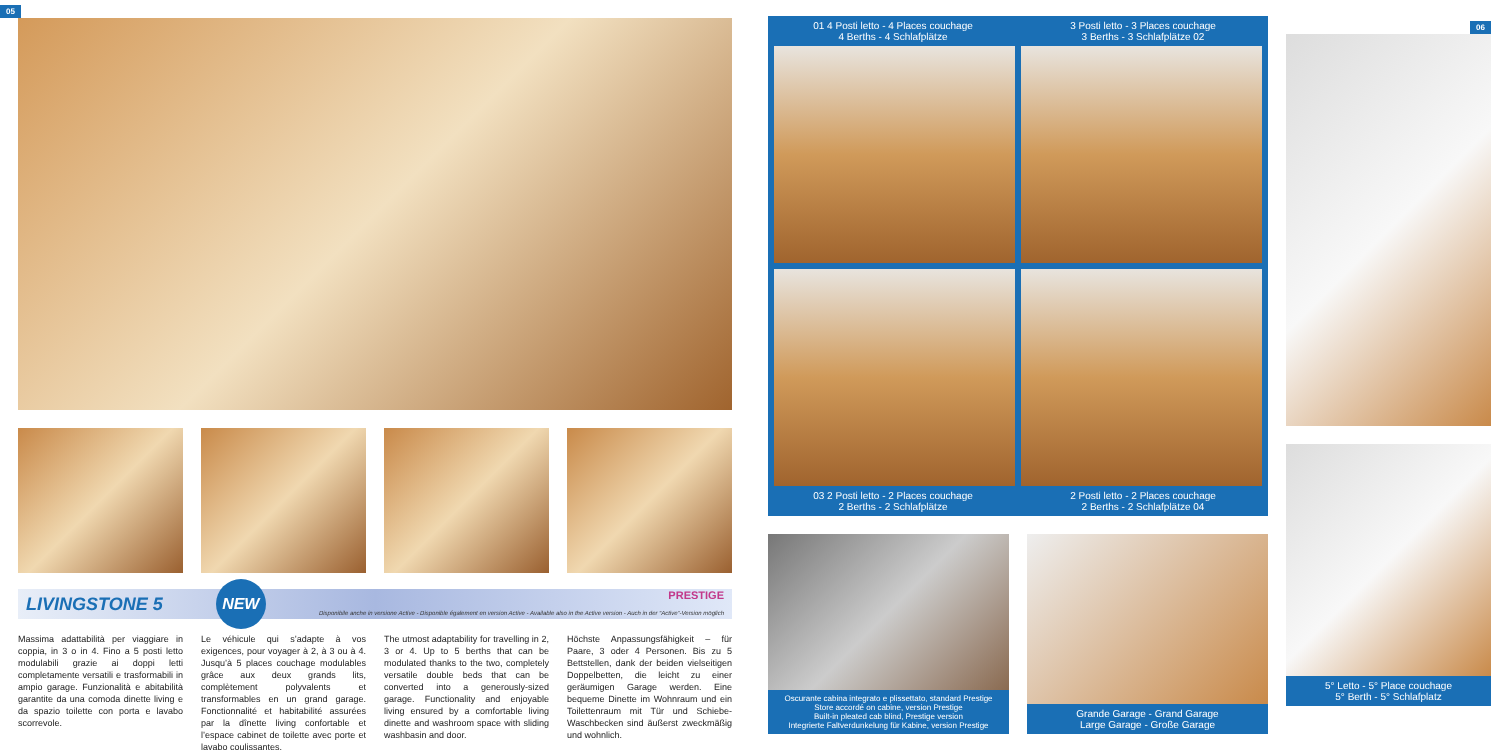05
LIVINGSTONE 5 NEW
PRESTIGE
Disponibile anche in versione Active - Disponible également en version Active - Available also in the Active version - Auch in der “Active”-Version möglich
Massima adattabilità per viaggiare in coppia, in 3 o in 4. Fino a 5 posti letto modulabili grazie ai doppi letti completamente versatili e trasformabili in ampio garage. Funzionalità e abitabilità garantite da una comoda dinette living e da spazio toilette con porta e lavabo scorrevole.
Le véhicule qui s’adapte à vos exigences, pour voyager à 2, à 3 ou à 4. Jusqu’à 5 places couchage modulables grâce aux deux grands lits, complètement polyvalents et transformables en un grand garage. Fonctionnalité et habitabilité assurées par la dînette living confortable et l’espace cabinet de toilette avec porte et lavabo coulissantes.
The utmost adaptability for travelling in 2, 3 or 4. Up to 5 berths that can be modulated thanks to the two, completely versatile double beds that can be converted into a generously-sized garage. Functionality and enjoyable living ensured by a comfortable living dinette and washroom space with sliding washbasin and door.
Höchste Anpassungsfähigkeit – für Paare, 3 oder 4 Personen. Bis zu 5 Bettstellen, dank der beiden vielseitigen Doppelbetten, die leicht zu einer geräumigen Garage werden. Eine bequeme Dinette im Wohnraum und ein Toilettenraum mit Tür und Schiebe-Waschbecken sind äußerst zweckmäßig und wohnlich.
01 4 Posti letto - 4 Places couchage
4 Berths - 4 Schlafplätze
3 Posti letto - 3 Places couchage
3 Berths - 3 Schlafplätze 02
03 2 Posti letto - 2 Places couchage
2 Berths - 2 Schlafplätze
2 Posti letto - 2 Places couchage
2 Berths - 2 Schlafplätze 04
Oscurante cabina integrato e plissettato, standard Prestige
Store accordé on cabine, version Prestige
Built-in pleated cab blind, Prestige version
Integrierte Faltverdunkelung für Kabine, version Prestige
Grande Garage - Grand Garage
Large Garage - Große Garage
06
5° Letto - 5° Place couchage
5° Berth - 5° Schlafplatz